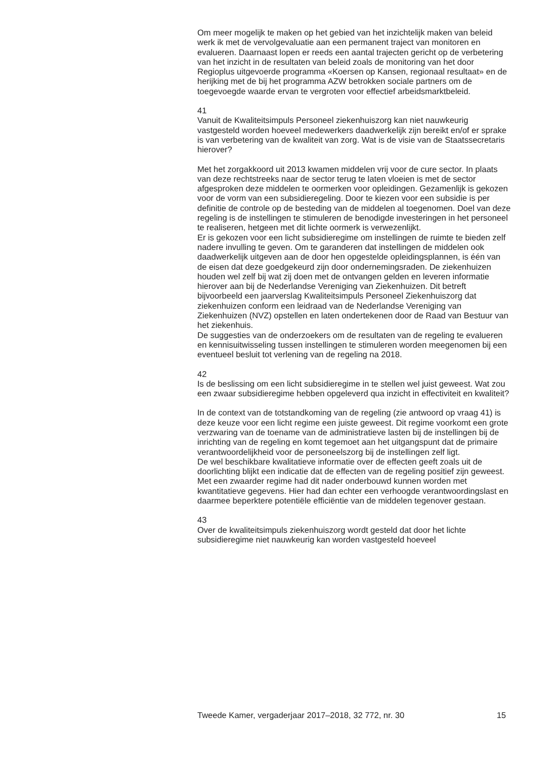Om meer mogelijk te maken op het gebied van het inzichtelijk maken van beleid werk ik met de vervolgevaluatie aan een permanent traject van monitoren en evalueren. Daarnaast lopen er reeds een aantal trajecten gericht op de verbetering van het inzicht in de resultaten van beleid zoals de monitoring van het door Regioplus uitgevoerde programma «Koersen op Kansen, regionaal resultaat» en de herijking met de bij het programma AZW betrokken sociale partners om de toegevoegde waarde ervan te vergroten voor effectief arbeidsmarktbeleid.
41
Vanuit de Kwaliteitsimpuls Personeel ziekenhuiszorg kan niet nauwkeurig vastgesteld worden hoeveel medewerkers daadwerkelijk zijn bereikt en/of er sprake is van verbetering van de kwaliteit van zorg. Wat is de visie van de Staatssecretaris hierover?
Met het zorgakkoord uit 2013 kwamen middelen vrij voor de cure sector. In plaats van deze rechtstreeks naar de sector terug te laten vloeien is met de sector afgesproken deze middelen te oormerken voor opleidingen. Gezamenlijk is gekozen voor de vorm van een subsidieregeling. Door te kiezen voor een subsidie is per definitie de controle op de besteding van de middelen al toegenomen. Doel van deze regeling is de instellingen te stimuleren de benodigde investeringen in het personeel te realiseren, hetgeen met dit lichte oormerk is verwezenlijkt.
Er is gekozen voor een licht subsidieregime om instellingen de ruimte te bieden zelf nadere invulling te geven. Om te garanderen dat instellingen de middelen ook daadwerkelijk uitgeven aan de door hen opgestelde opleidingsplannen, is één van de eisen dat deze goedgekeurd zijn door ondernemingsraden. De ziekenhuizen houden wel zelf bij wat zij doen met de ontvangen gelden en leveren informatie hierover aan bij de Nederlandse Vereniging van Ziekenhuizen. Dit betreft bijvoorbeeld een jaarverslag Kwaliteitsimpuls Personeel Ziekenhuiszorg dat ziekenhuizen conform een leidraad van de Nederlandse Vereniging van Ziekenhuizen (NVZ) opstellen en laten ondertekenen door de Raad van Bestuur van het ziekenhuis.
De suggesties van de onderzoekers om de resultaten van de regeling te evalueren en kennisuitwisseling tussen instellingen te stimuleren worden meegenomen bij een eventueel besluit tot verlening van de regeling na 2018.
42
Is de beslissing om een licht subsidieregime in te stellen wel juist geweest. Wat zou een zwaar subsidieregime hebben opgeleverd qua inzicht in effectiviteit en kwaliteit?
In de context van de totstandkoming van de regeling (zie antwoord op vraag 41) is deze keuze voor een licht regime een juiste geweest. Dit regime voorkomt een grote verzwaring van de toename van de administratieve lasten bij de instellingen bij de inrichting van de regeling en komt tegemoet aan het uitgangspunt dat de primaire verantwoordelijkheid voor de personeelszorg bij de instellingen zelf ligt.
De wel beschikbare kwalitatieve informatie over de effecten geeft zoals uit de doorlichting blijkt een indicatie dat de effecten van de regeling positief zijn geweest. Met een zwaarder regime had dit nader onderbouwd kunnen worden met kwantitatieve gegevens. Hier had dan echter een verhoogde verantwoordingslast en daarmee beperktere potentiële efficiëntie van de middelen tegenover gestaan.
43
Over de kwaliteitsimpuls ziekenhuiszorg wordt gesteld dat door het lichte subsidieregime niet nauwkeurig kan worden vastgesteld hoeveel
Tweede Kamer, vergaderjaar 2017–2018, 32 772, nr. 30 15